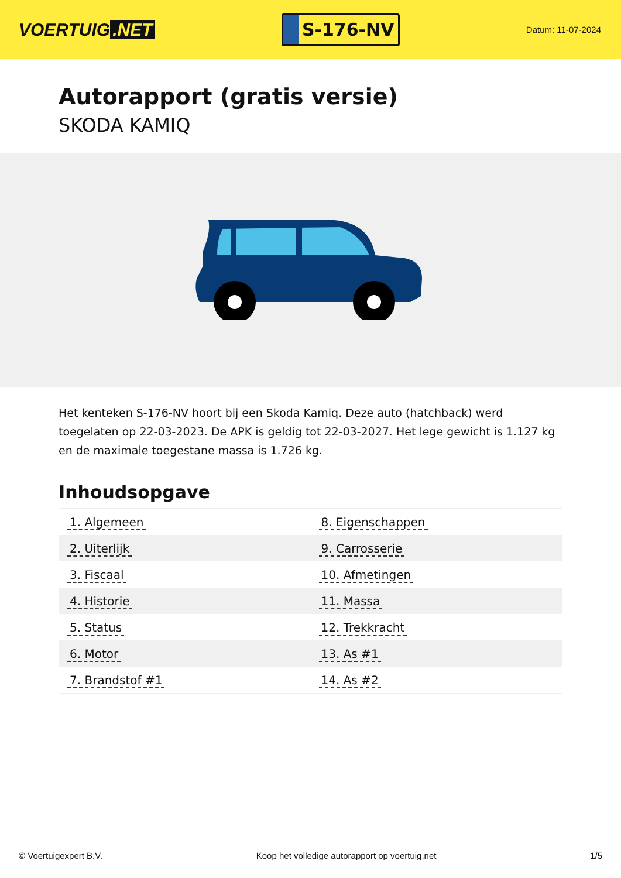VOERTUIG.NET
S-176-NV
Datum: 11-07-2024
Autorapport (gratis versie)
SKODA KAMIQ
Het kenteken S-176-NV hoort bij een Skoda Kamiq. Deze auto (hatchback) werd toegelaten op 22-03-2023. De APK is geldig tot 22-03-2027. Het lege gewicht is 1.127 kg en de maximale toegestane massa is 1.726 kg.
Inhoudsopgave
| 1. Algemeen | 8. Eigenschappen |
| 2. Uiterlijk | 9. Carrosserie |
| 3. Fiscaal | 10. Afmetingen |
| 4. Historie | 11. Massa |
| 5. Status | 12. Trekkracht |
| 6. Motor | 13. As #1 |
| 7. Brandstof #1 | 14. As #2 |
© Voertuigexpert B.V. Koop het volledige autorapport op voertuig.net 1/5